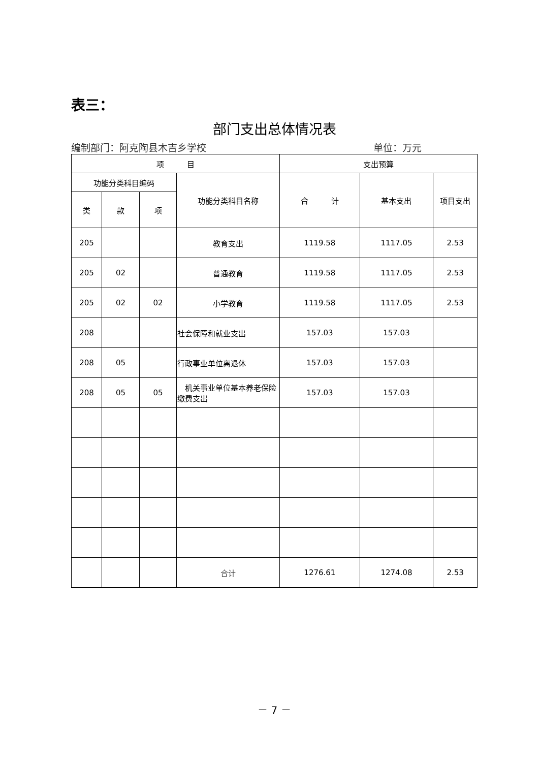表三：
部门支出总体情况表
编制部门：阿克陶县木吉乡学校 单位：万元
| 项 目 | | | | 支出预算 | | |
| --- | --- | --- | --- | --- | --- | --- |
| 功能分类科目编码 | | | 功能分类科目名称 | 合 计 | 基本支出 | 项目支出 |
| 类 | 款 | 项 | | | | |
| 205 | | | 教育支出 | 1119.58 | 1117.05 | 2.53 |
| 205 | 02 | | 普通教育 | 1119.58 | 1117.05 | 2.53 |
| 205 | 02 | 02 | 小学教育 | 1119.58 | 1117.05 | 2.53 |
| 208 | | | 社会保障和就业支出 | 157.03 | 157.03 | |
| 208 | 05 | | 行政事业单位离退休 | 157.03 | 157.03 | |
| 208 | 05 | 05 | 机关事业单位基本养老保险缴费支出 | 157.03 | 157.03 | |
| | | | 合计 | 1276.61 | 1274.08 | 2.53 |
－ 7 －